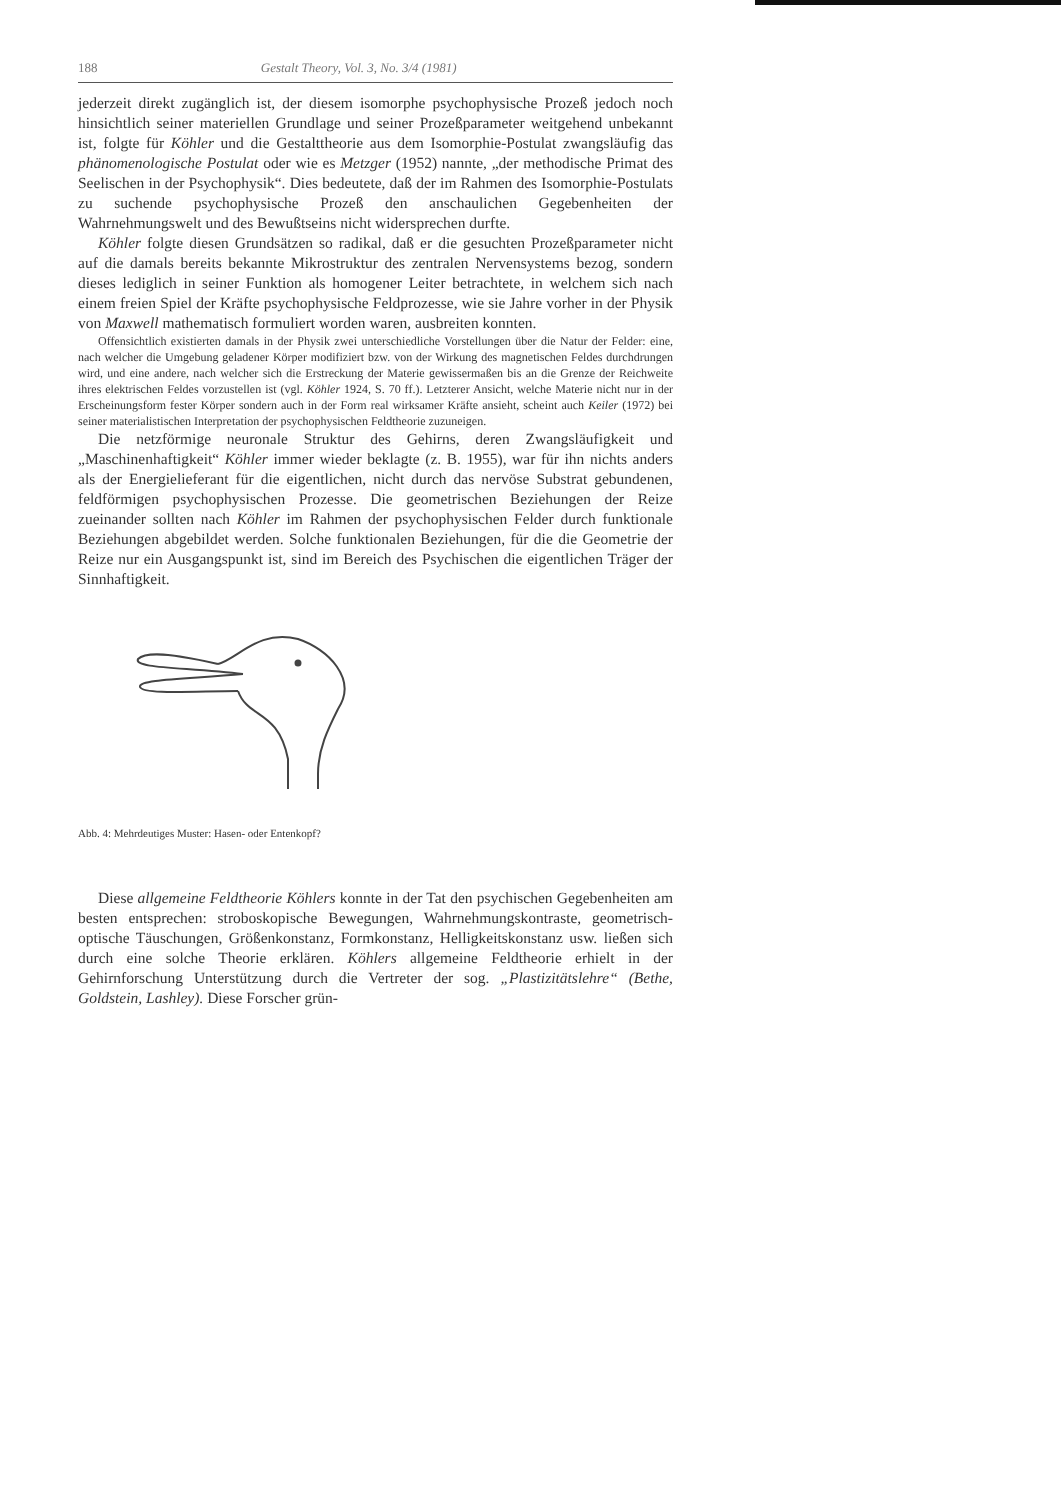188 Gestalt Theory, Vol. 3, No. 3/4 (1981)
jederzeit direkt zugänglich ist, der diesem isomorphe psychophysische Prozeß jedoch noch hinsichtlich seiner materiellen Grundlage und seiner Prozeßparameter weitgehend unbekannt ist, folgte für Köhler und die Gestalttheorie aus dem Isomorphie-Postulat zwangsläufig das phänomenologische Postulat oder wie es Metzger (1952) nannte, „der methodische Primat des Seelischen in der Psychophysik“. Dies bedeutete, daß der im Rahmen des Isomorphie-Postulats zu suchende psychophysische Prozeß den anschaulichen Gegebenheiten der Wahrnehmungswelt und des Bewußtseins nicht widersprechen durfte.
Köhler folgte diesen Grundsätzen so radikal, daß er die gesuchten Prozeßparameter nicht auf die damals bereits bekannte Mikrostruktur des zentralen Nervensystems bezog, sondern dieses lediglich in seiner Funktion als homogener Leiter betrachtete, in welchem sich nach einem freien Spiel der Kräfte psychophysische Feldprozesse, wie sie Jahre vorher in der Physik von Maxwell mathematisch formuliert worden waren, ausbreiten konnten.
Offensichtlich existierten damals in der Physik zwei unterschiedliche Vorstellungen über die Natur der Felder: eine, nach welcher die Umgebung geladener Körper modifiziert bzw. von der Wirkung des magnetischen Feldes durchdrungen wird, und eine andere, nach welcher sich die Erstreckung der Materie gewissermaßen bis an die Grenze der Reichweite ihres elektrischen Feldes vorzustellen ist (vgl. Köhler 1924, S. 70 ff.). Letzterer Ansicht, welche Materie nicht nur in der Erscheinungsform fester Körper sondern auch in der Form real wirksamer Kräfte ansieht, scheint auch Keiler (1972) bei seiner materialistischen Interpretation der psychophysischen Feldtheorie zuzuneigen.
Die netzförmige neuronale Struktur des Gehirns, deren Zwangsläufigkeit und „Maschinenhaftigkeit“ Köhler immer wieder beklagte (z. B. 1955), war für ihn nichts anders als der Energielieferant für die eigentlichen, nicht durch das nervöse Substrat gebundenen, feldförmigen psychophysischen Prozesse. Die geometrischen Beziehungen der Reize zueinander sollten nach Köhler im Rahmen der psychophysischen Felder durch funktionale Beziehungen abgebildet werden. Solche funktionalen Beziehungen, für die die Geometrie der Reize nur ein Ausgangspunkt ist, sind im Bereich des Psychischen die eigentlichen Träger der Sinnhaftigkeit.
Abb. 4: Mehrdeutiges Muster: Hasen- oder Entenkopf?
Diese allgemeine Feldtheorie Köhlers konnte in der Tat den psychischen Gegebenheiten am besten entsprechen: stroboskopische Bewegungen, Wahrnehmungskontraste, geometrisch-optische Täuschungen, Größenkonstanz, Formkonstanz, Helligkeitskonstanz usw. ließen sich durch eine solche Theorie erklären. Köhlers allgemeine Feldtheorie erhielt in der Gehirnforschung Unterstützung durch die Vertreter der sog. „Plastizitätslehre“ (Bethe, Goldstein, Lashley). Diese Forscher grün-